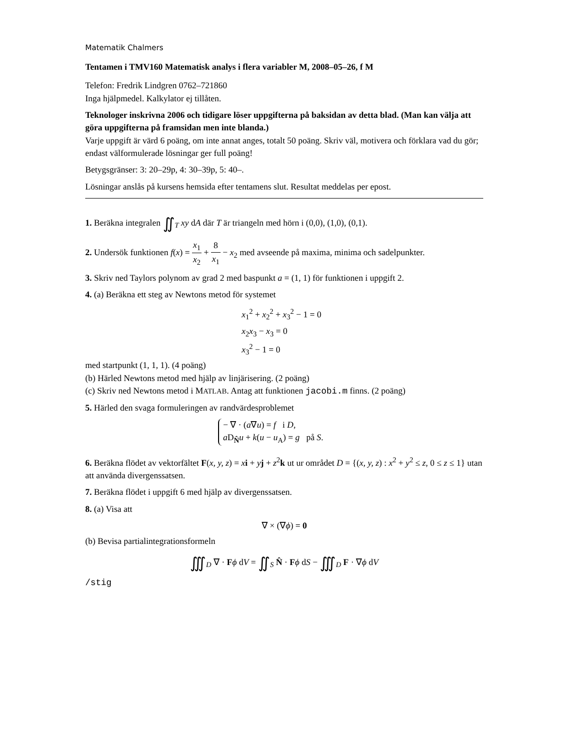Matematik Chalmers
Tentamen i TMV160 Matematisk analys i flera variabler M, 2008–05–26, f M
Telefon: Fredrik Lindgren 0762–721860
Inga hjälpmedel. Kalkylator ej tillåten.
Teknologer inskrivna 2006 och tidigare löser uppgifterna på baksidan av detta blad. (Man kan välja att göra uppgifterna på framsidan men inte blanda.)
Varje uppgift är värd 6 poäng, om inte annat anges, totalt 50 poäng. Skriv väl, motivera och förklara vad du gör; endast välformulerade lösningar ger full poäng!
Betygsgränser: 3: 20–29p, 4: 30–39p, 5: 40–.
Lösningar anslås på kursens hemsida efter tentamens slut. Resultat meddelas per epost.
1. Beräkna integralen ∬<sub>T</sub> xy dA där T är triangeln med hörn i (0,0), (1,0), (0,1).
2. Undersök funktionen f(x) = x<sub>1</sub> x<sub>2</sub> + 8 x<sub>1</sub> − x<sub>2</sub> med avseende på maxima, minima och sadelpunkter.
3. Skriv ned Taylors polynom av grad 2 med baspunkt a = (1, 1) för funktionen i uppgift 2.
4. (a) Beräkna ett steg av Newtons metod för systemet
x<sub>1</sub><sup>2</sup> + x<sub>2</sub><sup>2</sup> + x<sub>3</sub><sup>2</sup> − 1 = 0
x<sub>2</sub>x<sub>3</sub> − x<sub>3</sub> = 0
x<sub>3</sub><sup>2</sup> − 1 = 0
med startpunkt (1, 1, 1). (4 poäng)
(b) Härled Newtons metod med hjälp av linjärisering. (2 poäng)
(c) Skriv ned Newtons metod i MATLAB. Antag att funktionen jacobi.m finns. (2 poäng)
5. Härled den svaga formuleringen av randvärdesproblemet
− ∇ · (a∇u) = f i D,
a D<sub>N̂</sub>u + k(u − u<sub>A</sub>) = g på S.
6. Beräkna flödet av vektorfältet F(x, y, z) = xi + yj + z<sup>2</sup>k ut ur området D = {(x, y, z) : x<sup>2</sup> + y<sup>2</sup> ≤ z, 0 ≤ z ≤ 1} utan att använda divergenssatsen.
7. Beräkna flödet i uppgift 6 med hjälp av divergenssatsen.
8. (a) Visa att
∇ × (∇ϕ) = 0
(b) Bevisa partialintegrationsformeln
∭<sub>D</sub> ∇ · Fϕ dV = ∬<sub>S</sub> N̂ · Fϕ dS − ∭<sub>D</sub> F · ∇ϕ dV
/stig